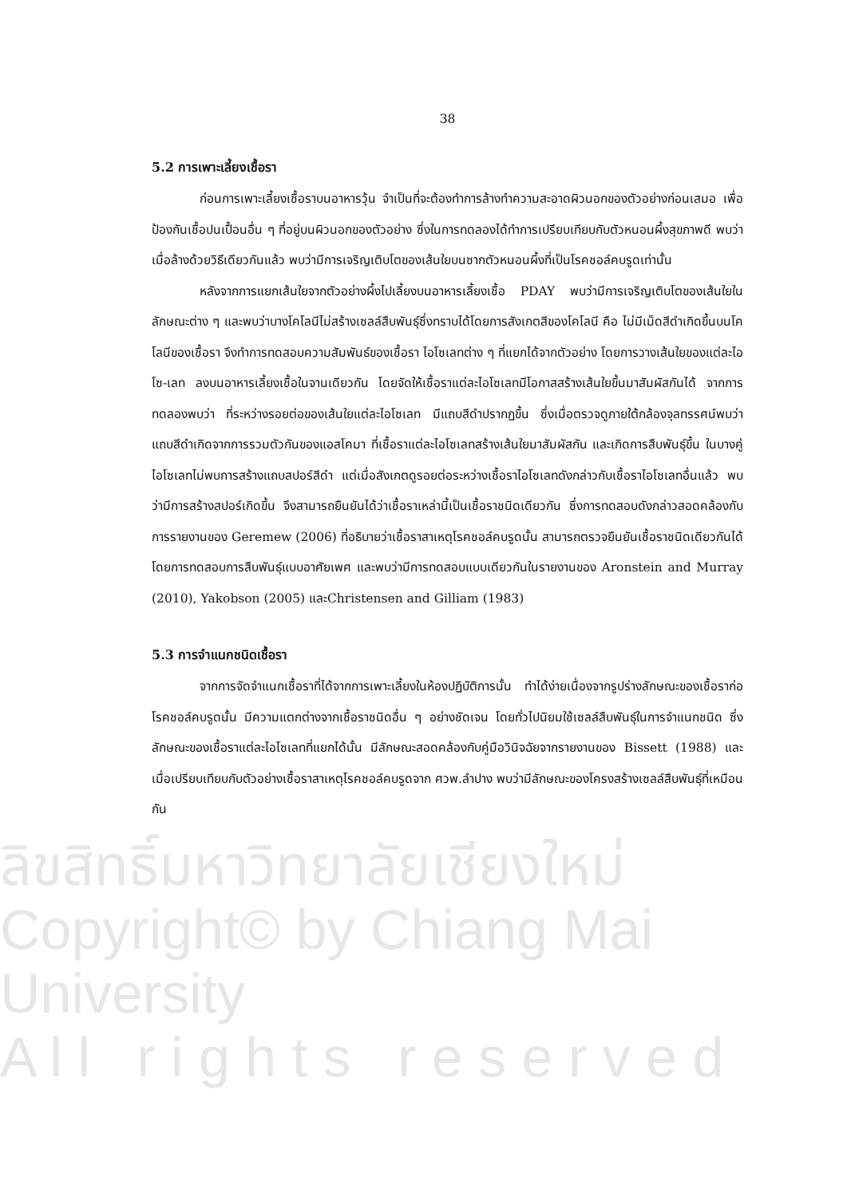ลิขสิทธิ์มหาวิทยาลัยเชียงใหม่
Copyright© by Chiang Mai University
A l l r i g h t s r e s e r v e d
38
5.2 การเพาะเลี้ยงเชื้อรา
ก่อนการเพาะเลี้ยงเชื้อราบนอาหารวุ้น จำเป็นที่จะต้องทำการล้างทำความสะอาดผิวนอกของตัวอย่างก่อนเสมอ เพื่อป้องกันเชื้อปนเปื้อนอื่น ๆ ที่อยู่บนผิวนอกของตัวอย่าง ซึ่งในการทดลองได้ทำการเปรียบเทียบกับตัวหนอนผึ้งสุขภาพดี พบว่าเมื่อล้างด้วยวิธีเดียวกันแล้ว พบว่ามีการเจริญเติบโตของเส้นใยบนซากตัวหนอนผึ้งที่เป็นโรคชอล์คบรูดเท่านั้น
หลังจากการแยกเส้นใยจากตัวอย่างผึ้งไปเลี้ยงบนอาหารเลี้ยงเชื้อ PDAY พบว่ามีการเจริญเติบโตของเส้นใยในลักษณะต่าง ๆ และพบว่าบางโคโลนีไม่สร้างเซลล์สืบพันธุ์ซึ่งทราบได้โดยการสังเกตสีของโคโลนี คือ ไม่มีเม็ดสีดำเกิดขึ้นบนโคโลนีของเชื้อรา จึงทำการทดสอบความสัมพันธ์ของเชื้อรา ไอโซเลทต่าง ๆ ที่แยกได้จากตัวอย่าง โดยการวางเส้นใยของแต่ละไอโซ-เลท ลงบนอาหารเลี้ยงเชื้อในจานเดียวกัน โดยจัดให้เชื้อราแต่ละไอโซเลทมีโอกาสสร้างเส้นใยขึ้นมาสัมผัสกันได้ จากการทดลองพบว่า ที่ระหว่างรอยต่อของเส้นใยแต่ละไอโซเลท มีแถบสีดำปรากฏขึ้น ซึ่งเมื่อตรวจดูภายใต้กล้องจุลทรรศน์พบว่า แถบสีดำเกิดจากการรวมตัวกันของแอสโคมา ที่เชื้อราแต่ละไอโซเลทสร้างเส้นใยมาสัมผัสกัน และเกิดการสืบพันธุ์ขึ้น ในบางคู่ไอโซเลทไม่พบการสร้างแถบสปอร์สีดำ แต่เมื่อสังเกตดูรอยต่อระหว่างเชื้อราไอโซเลทดังกล่าวกับเชื้อราไอโซเลทอื่นแล้ว พบว่ามีการสร้างสปอร์เกิดขึ้น จึงสามารถยืนยันได้ว่าเชื้อราเหล่านี้เป็นเชื้อราชนิดเดียวกัน ซึ่งการทดสอบดังกล่าวสอดคล้องกับการรายงานของ Geremew (2006) ที่อธิบายว่าเชื้อราสาเหตุโรคชอล์คบรูดนั้น สามารถตรวจยืนยันเชื้อราชนิดเดียวกันได้ โดยการทดสอบการสืบพันธุ์แบบอาศัยเพศ และพบว่ามีการทดสอบแบบเดียวกันในรายงานของ Aronstein and Murray (2010), Yakobson (2005) และChristensen and Gilliam (1983)
5.3 การจำแนกชนิดเชื้อรา
จากการจัดจำแนกเชื้อราที่ได้จากการเพาะเลี้ยงในห้องปฏิบัติการนั้น ทำได้ง่ายเนื่องจากรูปร่างลักษณะของเชื้อราก่อโรคชอล์คบรูดนั้น มีความแตกต่างจากเชื้อราชนิดอื่น ๆ อย่างชัดเจน โดยทั่วไปนิยมใช้เซลล์สืบพันธุ์ในการจำแนกชนิด ซึ่งลักษณะของเชื้อราแต่ละไอโซเลทที่แยกได้นั้น มีลักษณะสอดคล้องกับคู่มือวินิจฉัยจากรายงานของ Bissett (1988) และเมื่อเปรียบเทียบกับตัวอย่างเชื้อราสาเหตุโรคชอล์คบรูดจาก ศวพ.ลำปาง พบว่ามีลักษณะของโครงสร้างเซลล์สืบพันธุ์ที่เหมือนกัน